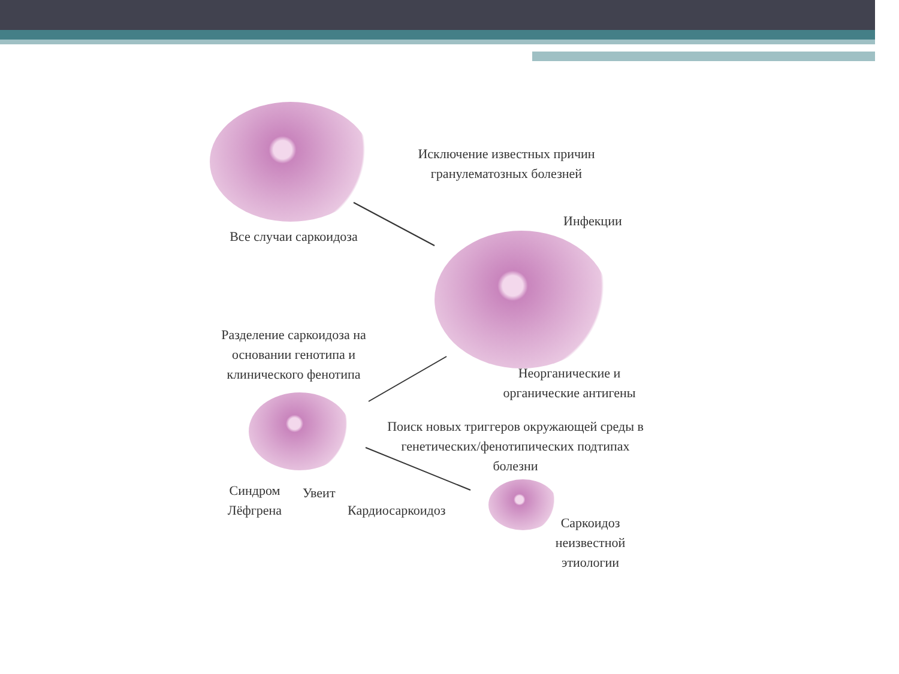Исключение известных причин гранулематозных болезней
Инфекции
Все случаи саркоидоза
Разделение саркоидоза на основании генотипа и клинического фенотипа
Неорганические и органические антигены
Поиск новых триггеров окружающей среды в генетических/фенотипических подтипах болезни
Синдром Лёфгрена
Увеит
Кардиосаркоидоз
Саркоидоз неизвестной этиологии